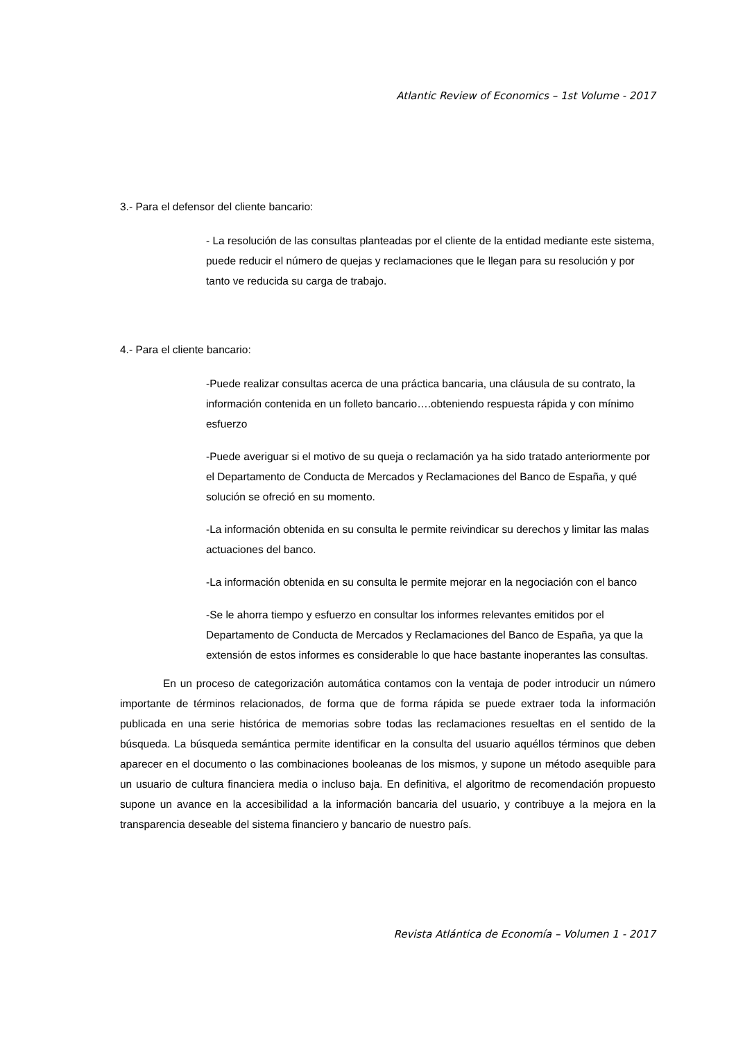Atlantic Review of Economics – 1st Volume - 2017
3.- Para el defensor del cliente bancario:
- La resolución de las consultas planteadas por el cliente de la entidad mediante este sistema, puede reducir el número de quejas y reclamaciones que le llegan para su resolución y por tanto ve reducida su carga de trabajo.
4.- Para el cliente bancario:
-Puede realizar consultas acerca de una práctica bancaria, una cláusula de su contrato, la información contenida en un folleto bancario….obteniendo respuesta rápida y con mínimo esfuerzo
-Puede averiguar si el motivo de su queja o reclamación ya ha sido tratado anteriormente por el Departamento de Conducta de Mercados y Reclamaciones del Banco de España, y qué solución se ofreció en su momento.
-La información obtenida en su consulta le permite reivindicar su derechos y limitar las malas actuaciones del banco.
-La información obtenida en su consulta le permite mejorar en la negociación con el banco
-Se le ahorra tiempo y esfuerzo en consultar los informes relevantes emitidos por el Departamento de Conducta de Mercados y Reclamaciones del Banco de España, ya que la extensión de estos informes es considerable lo que hace bastante inoperantes las consultas.
En un proceso de categorización automática contamos con la ventaja de poder introducir un número importante de términos relacionados, de forma que de forma rápida se puede extraer toda la información publicada en una serie histórica de memorias sobre todas las reclamaciones resueltas en el sentido de la búsqueda. La búsqueda semántica permite identificar en la consulta del usuario aquéllos términos que deben aparecer en el documento o las combinaciones booleanas de los mismos, y supone un método asequible para un usuario de cultura financiera media o incluso baja. En definitiva, el algoritmo de recomendación propuesto supone un avance en la accesibilidad a la información bancaria del usuario, y contribuye a la mejora en la transparencia deseable del sistema financiero y bancario de nuestro país.
Revista Atlántica de Economía – Volumen 1 - 2017